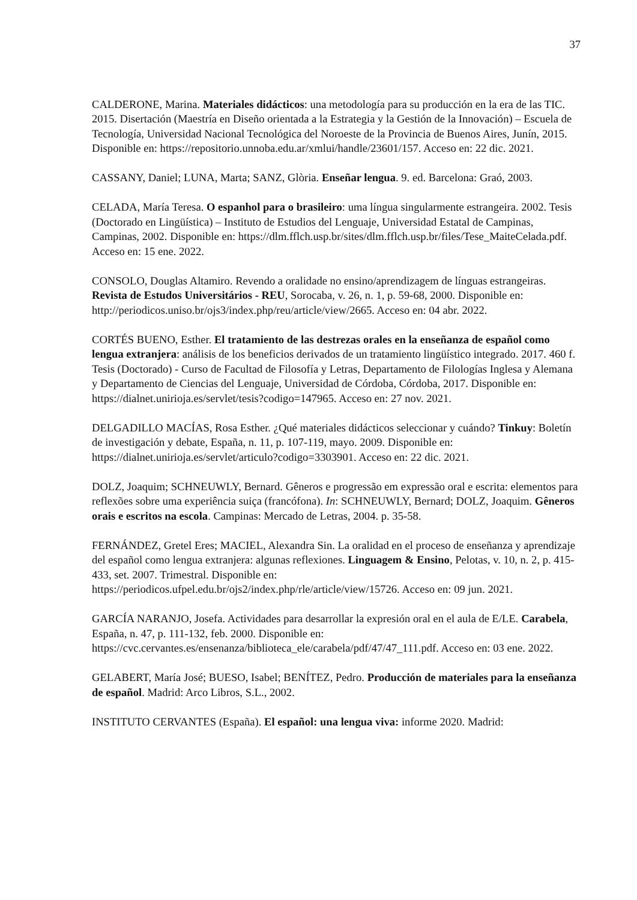37
CALDERONE, Marina. Materiales didácticos: una metodología para su producción en la era de las TIC. 2015. Disertación (Maestría en Diseño orientada a la Estrategia y la Gestión de la Innovación) – Escuela de Tecnología, Universidad Nacional Tecnológica del Noroeste de la Provincia de Buenos Aires, Junín, 2015. Disponible en: https://repositorio.unnoba.edu.ar/xmlui/handle/23601/157. Acceso en: 22 dic. 2021.
CASSANY, Daniel; LUNA, Marta; SANZ, Glòria. Enseñar lengua. 9. ed. Barcelona: Graó, 2003.
CELADA, María Teresa. O espanhol para o brasileiro: uma língua singularmente estrangeira. 2002. Tesis (Doctorado en Lingüística) – Instituto de Estudios del Lenguaje, Universidad Estatal de Campinas, Campinas, 2002. Disponible en: https://dlm.fflch.usp.br/sites/dlm.fflch.usp.br/files/Tese_MaiteCelada.pdf. Acceso en: 15 ene. 2022.
CONSOLO, Douglas Altamiro. Revendo a oralidade no ensino/aprendizagem de línguas estrangeiras. Revista de Estudos Universitários - REU, Sorocaba, v. 26, n. 1, p. 59-68, 2000. Disponible en: http://periodicos.uniso.br/ojs3/index.php/reu/article/view/2665. Acceso en: 04 abr. 2022.
CORTÉS BUENO, Esther. El tratamiento de las destrezas orales en la enseñanza de español como lengua extranjera: análisis de los beneficios derivados de un tratamiento lingüístico integrado. 2017. 460 f. Tesis (Doctorado) - Curso de Facultad de Filosofía y Letras, Departamento de Filologías Inglesa y Alemana y Departamento de Ciencias del Lenguaje, Universidad de Córdoba, Córdoba, 2017. Disponible en: https://dialnet.unirioja.es/servlet/tesis?codigo=147965. Acceso en: 27 nov. 2021.
DELGADILLO MACÍAS, Rosa Esther. ¿Qué materiales didácticos seleccionar y cuándo? Tinkuy: Boletín de investigación y debate, España, n. 11, p. 107-119, mayo. 2009. Disponible en: https://dialnet.unirioja.es/servlet/articulo?codigo=3303901. Acceso en: 22 dic. 2021.
DOLZ, Joaquim; SCHNEUWLY, Bernard. Gêneros e progressão em expressão oral e escrita: elementos para reflexões sobre uma experiência suiça (francófona). In: SCHNEUWLY, Bernard; DOLZ, Joaquim. Gêneros orais e escritos na escola. Campinas: Mercado de Letras, 2004. p. 35-58.
FERNÁNDEZ, Gretel Eres; MACIEL, Alexandra Sin. La oralidad en el proceso de enseñanza y aprendizaje del español como lengua extranjera: algunas reflexiones. Linguagem & Ensino, Pelotas, v. 10, n. 2, p. 415-433, set. 2007. Trimestral. Disponible en: https://periodicos.ufpel.edu.br/ojs2/index.php/rle/article/view/15726. Acceso en: 09 jun. 2021.
GARCÍA NARANJO, Josefa. Actividades para desarrollar la expresión oral en el aula de E/LE. Carabela, España, n. 47, p. 111-132, feb. 2000. Disponible en: https://cvc.cervantes.es/ensenanza/biblioteca_ele/carabela/pdf/47/47_111.pdf. Acceso en: 03 ene. 2022.
GELABERT, María José; BUESO, Isabel; BENÍTEZ, Pedro. Producción de materiales para la enseñanza de español. Madrid: Arco Libros, S.L., 2002.
INSTITUTO CERVANTES (España). El español: una lengua viva: informe 2020. Madrid: